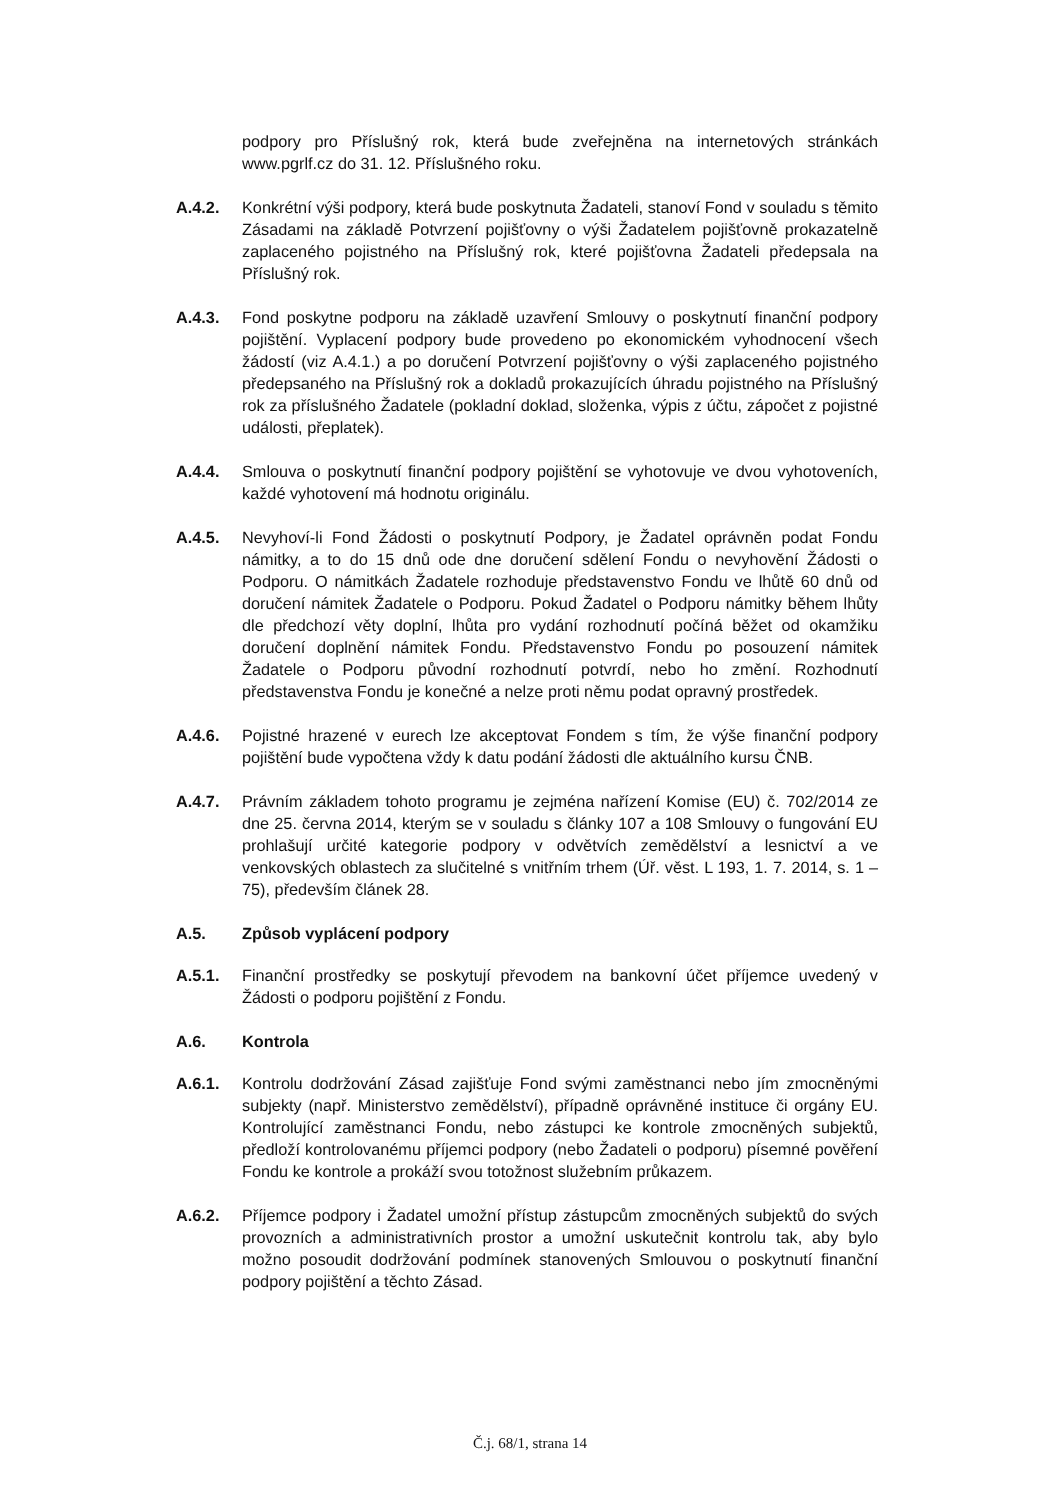podpory pro Příslušný rok, která bude zveřejněna na internetových stránkách www.pgrlf.cz do 31. 12. Příslušného roku.
A.4.2. Konkrétní výši podpory, která bude poskytnuta Žadateli, stanoví Fond v souladu s těmito Zásadami na základě Potvrzení pojišťovny o výši Žadatelem pojišťovně prokazatelně zaplaceného pojistného na Příslušný rok, které pojišťovna Žadateli předepsala na Příslušný rok.
A.4.3. Fond poskytne podporu na základě uzavření Smlouvy o poskytnutí finanční podpory pojištění. Vyplacení podpory bude provedeno po ekonomickém vyhodnocení všech žádostí (viz A.4.1.) a po doručení Potvrzení pojišťovny o výši zaplaceného pojistného předepsaného na Příslušný rok a dokladů prokazujících úhradu pojistného na Příslušný rok za příslušného Žadatele (pokladní doklad, složenka, výpis z účtu, zápočet z pojistné události, přeplatek).
A.4.4. Smlouva o poskytnutí finanční podpory pojištění se vyhotovuje ve dvou vyhotoveních, každé vyhotovení má hodnotu originálu.
A.4.5. Nevyhoví-li Fond Žádosti o poskytnutí Podpory, je Žadatel oprávněn podat Fondu námitky, a to do 15 dnů ode dne doručení sdělení Fondu o nevyhovění Žádosti o Podporu. O námitkách Žadatele rozhoduje představenstvo Fondu ve lhůtě 60 dnů od doručení námitek Žadatele o Podporu. Pokud Žadatel o Podporu námitky během lhůty dle předchozí věty doplní, lhůta pro vydání rozhodnutí počíná běžet od okamžiku doručení doplnění námitek Fondu. Představenstvo Fondu po posouzení námitek Žadatele o Podporu původní rozhodnutí potvrdí, nebo ho změní. Rozhodnutí představenstva Fondu je konečné a nelze proti němu podat opravný prostředek.
A.4.6. Pojistné hrazené v eurech lze akceptovat Fondem s tím, že výše finanční podpory pojištění bude vypočtena vždy k datu podání žádosti dle aktuálního kursu ČNB.
A.4.7. Právním základem tohoto programu je zejména nařízení Komise (EU) č. 702/2014 ze dne 25. června 2014, kterým se v souladu s články 107 a 108 Smlouvy o fungování EU prohlašují určité kategorie podpory v odvětvích zemědělství a lesnictví a ve venkovských oblastech za slučitelné s vnitřním trhem (Úř. věst. L 193, 1. 7. 2014, s. 1 – 75), především článek 28.
A.5. Způsob vyplácení podpory
A.5.1. Finanční prostředky se poskytují převodem na bankovní účet příjemce uvedený v Žádosti o podporu pojištění z Fondu.
A.6. Kontrola
A.6.1. Kontrolu dodržování Zásad zajišťuje Fond svými zaměstnanci nebo jím zmocněnými subjekty (např. Ministerstvo zemědělství), případně oprávněné instituce či orgány EU. Kontrolující zaměstnanci Fondu, nebo zástupci ke kontrole zmocněných subjektů, předloží kontrolovanému příjemci podpory (nebo Žadateli o podporu) písemné pověření Fondu ke kontrole a prokáží svou totožnost služebním průkazem.
A.6.2. Příjemce podpory i Žadatel umožní přístup zástupcům zmocněných subjektů do svých provozních a administrativních prostor a umožní uskutečnit kontrolu tak, aby bylo možno posoudit dodržování podmínek stanovených Smlouvou o poskytnutí finanční podpory pojištění a těchto Zásad.
Č.j. 68/1, strana 14